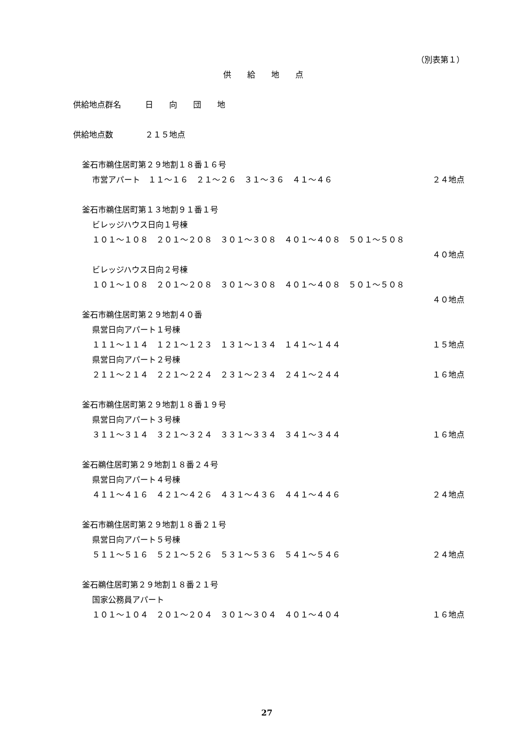（別表第１）
供　　給　　地　　点
供給地点群名　　　日　　向　　団　　地
供給地点数　　　　２１５地点
釜石市鵜住居町第２９地割１８番１６号
市営アパート　１１～１６　２１～２６　３１～３６　４１～４６
２４地点
釜石市鵜住居町第１３地割９１番１号
ビレッジハウス日向１号棟
１０１～１０８　２０１～２０８　３０１～３０８　４０１～４０８　５０１～５０８
４０地点
ビレッジハウス日向２号棟
１０１～１０８　２０１～２０８　３０１～３０８　４０１～４０８　５０１～５０８
４０地点
釜石市鵜住居町第２９地割４０番
県営日向アパート１号棟
１１１～１１４　１２１～１２３　１３１～１３４　１４１～１４４
１５地点
県営日向アパート２号棟
２１１～２１４　２２１～２２４　２３１～２３４　２４１～２４４
１６地点
釜石市鵜住居町第２９地割１８番１９号
県営日向アパート３号棟
３１１～３１４　３２１～３２４　３３１～３３４　３４１～３４４
１６地点
釜石鵜住居町第２９地割１８番２４号
県営日向アパート４号棟
４１１～４１６　４２１～４２６　４３１～４３６　４４１～４４６
２４地点
釜石市鵜住居町第２９地割１８番２１号
県営日向アパート５号棟
５１１～５１６　５２１～５２６　５３１～５３６　５４１～５４６
２４地点
釜石鵜住居町第２９地割１８番２１号
国家公務員アパート
１０１～１０４　２０１～２０４　３０１～３０４　４０１～４０４
１６地点
27